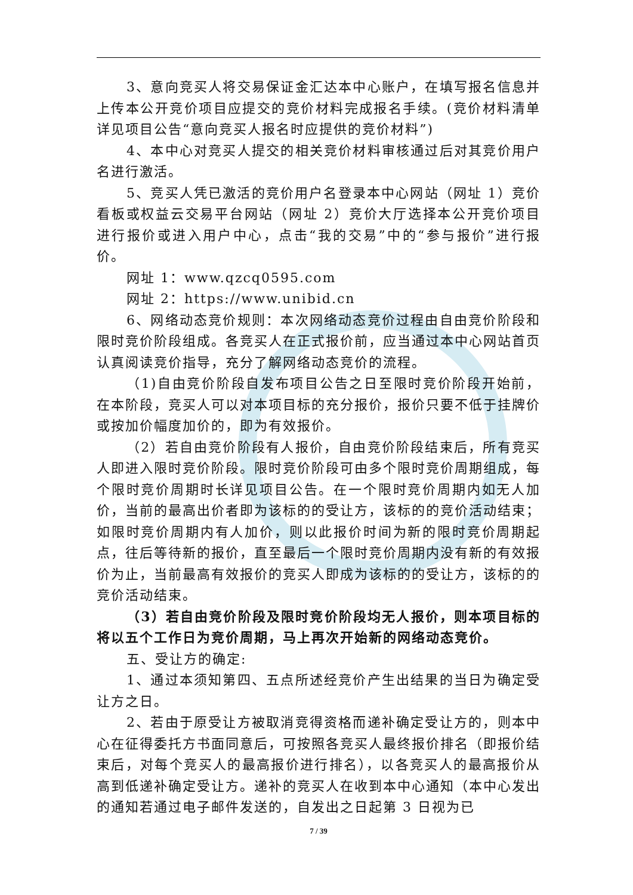3、意向竞买人将交易保证金汇达本中心账户，在填写报名信息并上传本公开竞价项目应提交的竞价材料完成报名手续。(竞价材料清单详见项目公告“意向竞买人报名时应提供的竞价材料”)
4、本中心对竞买人提交的相关竞价材料审核通过后对其竞价用户名进行激活。
5、竞买人凭已激活的竞价用户名登录本中心网站（网址 1）竞价看板或权益云交易平台网站（网址 2）竞价大厅选择本公开竞价项目进行报价或进入用户中心，点击“我的交易”中的“参与报价”进行报价。
网址 1：www.qzcq0595.com
网址 2：https://www.unibid.cn
6、网络动态竞价规则：本次网络动态竞价过程由自由竞价阶段和限时竞价阶段组成。各竞买人在正式报价前，应当通过本中心网站首页认真阅读竞价指导，充分了解网络动态竞价的流程。
（1)自由竞价阶段自发布项目公告之日至限时竞价阶段开始前，在本阶段，竞买人可以对本项目标的充分报价，报价只要不低于挂牌价或按加价幅度加价的，即为有效报价。
（2）若自由竞价阶段有人报价，自由竞价阶段结束后，所有竞买人即进入限时竞价阶段。限时竞价阶段可由多个限时竞价周期组成，每个限时竞价周期时长详见项目公告。在一个限时竞价周期内如无人加价，当前的最高出价者即为该标的的受让方，该标的的竞价活动结束；如限时竞价周期内有人加价，则以此报价时间为新的限时竞价周期起点，往后等待新的报价，直至最后一个限时竞价周期内没有新的有效报价为止，当前最高有效报价的竞买人即成为该标的的受让方，该标的的竞价活动结束。
（3）若自由竞价阶段及限时竞价阶段均无人报价，则本项目标的将以五个工作日为竞价周期，马上再次开始新的网络动态竞价。
五、受让方的确定:
1、通过本须知第四、五点所述经竞价产生出结果的当日为确定受让方之日。
2、若由于原受让方被取消竞得资格而递补确定受让方的，则本中心在征得委托方书面同意后，可按照各竞买人最终报价排名（即报价结束后，对每个竞买人的最高报价进行排名），以各竞买人的最高报价从高到低递补确定受让方。递补的竞买人在收到本中心通知（本中心发出的通知若通过电子邮件发送的，自发出之日起第 3 日视为已
7 / 39